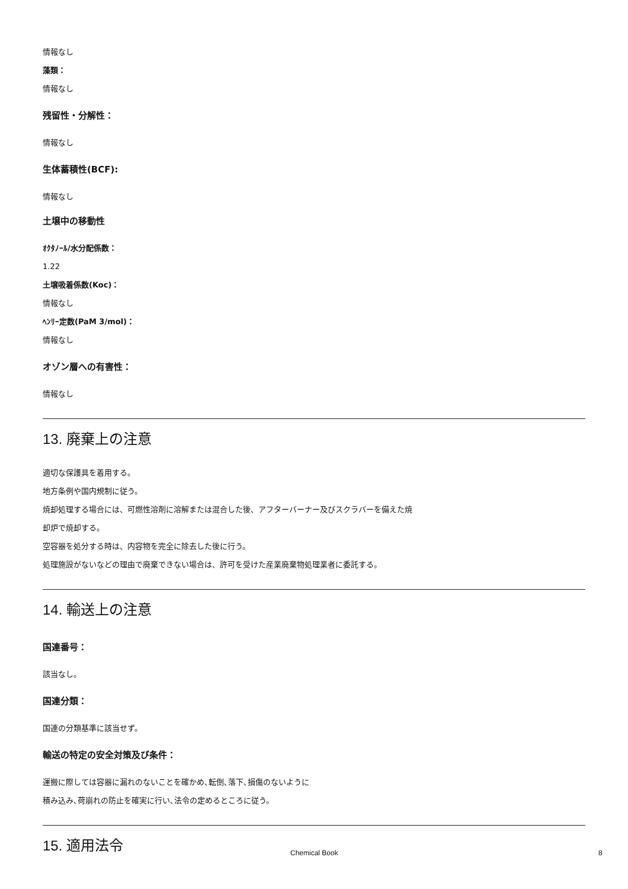情報なし
藻類：
情報なし
残留性・分解性：
情報なし
生体蓄積性(BCF):
情報なし
土壌中の移動性
ｵｸﾀﾉｰﾙ/水分配係数：
1.22
土壌吸着係数(Koc)：
情報なし
ﾍﾝﾘｰ定数(PaM 3/mol)：
情報なし
オゾン層への有害性：
情報なし
13. 廃棄上の注意
適切な保護具を着用する。
地方条例や国内規制に従う。
焼却処理する場合には、可燃性溶剤に溶解または混合した後、アフターバーナー及びスクラバーを備えた焼
却炉で焼却する。
空容器を処分する時は、内容物を完全に除去した後に行う。
処理施設がないなどの理由で廃棄できない場合は、許可を受けた産業廃棄物処理業者に委託する。
14. 輸送上の注意
国連番号：
該当なし。
国連分類：
国連の分類基準に該当せず。
輸送の特定の安全対策及び条件：
運搬に際しては容器に漏れのないことを確かめ､転倒､落下､損傷のないように
積み込み､荷崩れの防止を確実に行い､法令の定めるところに従う。
15. 適用法令
Chemical Book 8